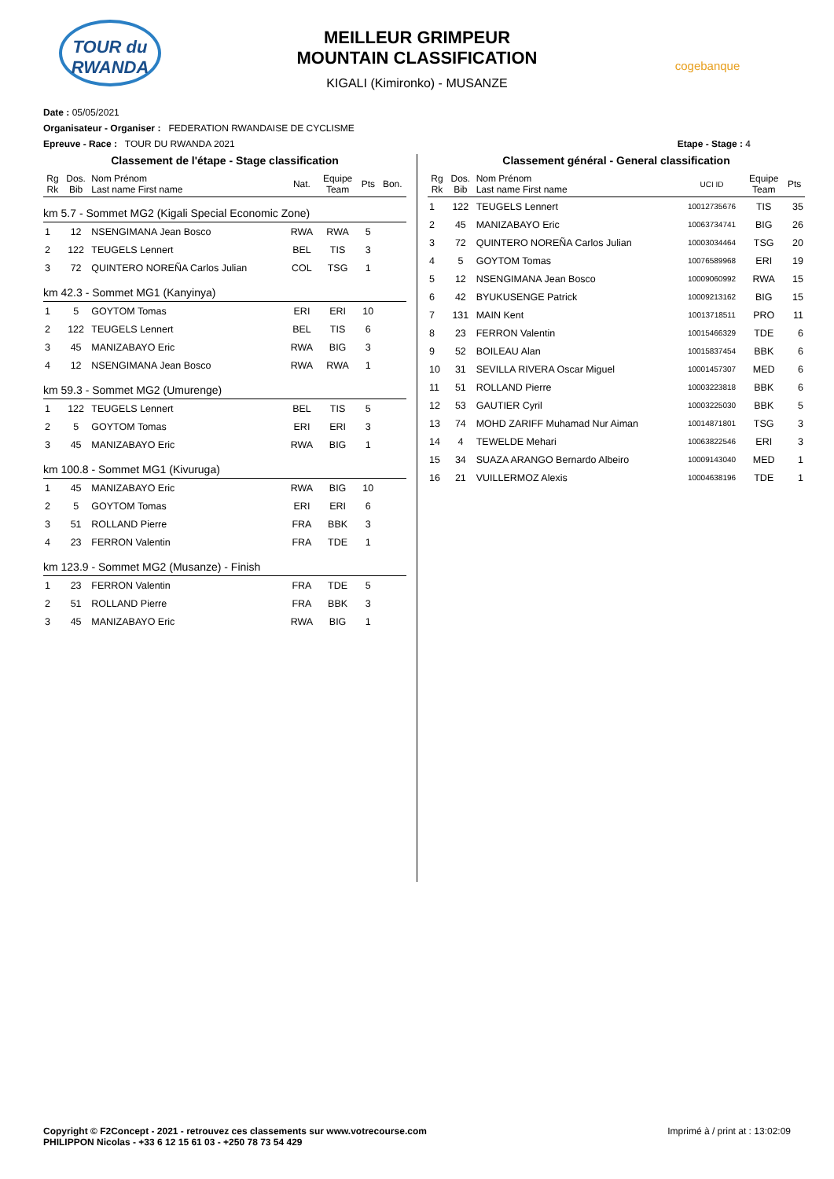TOUR du RWANDA
MEILLEUR GRIMPEUR
MOUNTAIN CLASSIFICATION
KIGALI (Kimironko) - MUSANZE
cogebanque
Date : 05/05/2021
Organisateur - Organiser : FEDERATION RWANDAISE DE CYCLISME
Epreuve - Race : TOUR DU RWANDA 2021 Etape - Stage : 4
Classement de l'étape - Stage classification
| Rg Rk | Dos. Bib | Nom Prénom Last name First name | Nat. | Equipe Team | Pts | Bon. |
| --- | --- | --- | --- | --- | --- | --- |
| km 5.7 - Sommet MG2 (Kigali Special Economic Zone) | | | | | | |
| 1 | 12 | NSENGIMANA Jean Bosco | RWA | RWA | 5 | |
| 2 | 122 | TEUGELS Lennert | BEL | TIS | 3 | |
| 3 | 72 | QUINTERO NOREÑA Carlos Julian | COL | TSG | 1 | |
| km 42.3 - Sommet MG1 (Kanyinya) | | | | | | |
| 1 | 5 | GOYTOM Tomas | ERI | ERI | 10 | |
| 2 | 122 | TEUGELS Lennert | BEL | TIS | 6 | |
| 3 | 45 | MANIZABAYO Eric | RWA | BIG | 3 | |
| 4 | 12 | NSENGIMANA Jean Bosco | RWA | RWA | 1 | |
| km 59.3 - Sommet MG2 (Umurenge) | | | | | | |
| 1 | 122 | TEUGELS Lennert | BEL | TIS | 5 | |
| 2 | 5 | GOYTOM Tomas | ERI | ERI | 3 | |
| 3 | 45 | MANIZABAYO Eric | RWA | BIG | 1 | |
| km 100.8 - Sommet MG1 (Kivuruga) | | | | | | |
| 1 | 45 | MANIZABAYO Eric | RWA | BIG | 10 | |
| 2 | 5 | GOYTOM Tomas | ERI | ERI | 6 | |
| 3 | 51 | ROLLAND Pierre | FRA | BBK | 3 | |
| 4 | 23 | FERRON Valentin | FRA | TDE | 1 | |
| km 123.9 - Sommet MG2 (Musanze) - Finish | | | | | | |
| 1 | 23 | FERRON Valentin | FRA | TDE | 5 | |
| 2 | 51 | ROLLAND Pierre | FRA | BBK | 3 | |
| 3 | 45 | MANIZABAYO Eric | RWA | BIG | 1 | |
Classement général - General classification
| Rg Rk | Dos. Bib | Nom Prénom Last name First name | UCI ID | Equipe Team | Pts |
| --- | --- | --- | --- | --- | --- |
| 1 | 122 | TEUGELS Lennert | 10012735676 | TIS | 35 |
| 2 | 45 | MANIZABAYO Eric | 10063734741 | BIG | 26 |
| 3 | 72 | QUINTERO NOREÑA Carlos Julian | 10003034464 | TSG | 20 |
| 4 | 5 | GOYTOM Tomas | 10076589968 | ERI | 19 |
| 5 | 12 | NSENGIMANA Jean Bosco | 10009060992 | RWA | 15 |
| 6 | 42 | BYUKUSENGE Patrick | 10009213162 | BIG | 15 |
| 7 | 131 | MAIN Kent | 10013718511 | PRO | 11 |
| 8 | 23 | FERRON Valentin | 10015466329 | TDE | 6 |
| 9 | 52 | BOILEAU Alan | 10015837454 | BBK | 6 |
| 10 | 31 | SEVILLA RIVERA Oscar Miguel | 10001457307 | MED | 6 |
| 11 | 51 | ROLLAND Pierre | 10003223818 | BBK | 6 |
| 12 | 53 | GAUTIER Cyril | 10003225030 | BBK | 5 |
| 13 | 74 | MOHD ZARIFF Muhamad Nur Aiman | 10014871801 | TSG | 3 |
| 14 | 4 | TEWELDE Mehari | 10063822546 | ERI | 3 |
| 15 | 34 | SUAZA ARANGO Bernardo Albeiro | 10009143040 | MED | 1 |
| 16 | 21 | VUILLERMOZ Alexis | 10004638196 | TDE | 1 |
Copyright © F2Concept - 2021 - retrouvez ces classements sur www.votrecourse.com
PHILIPPON Nicolas - +33 6 12 15 61 03 - +250 78 73 54 429 Imprimé à / print at : 13:02:09